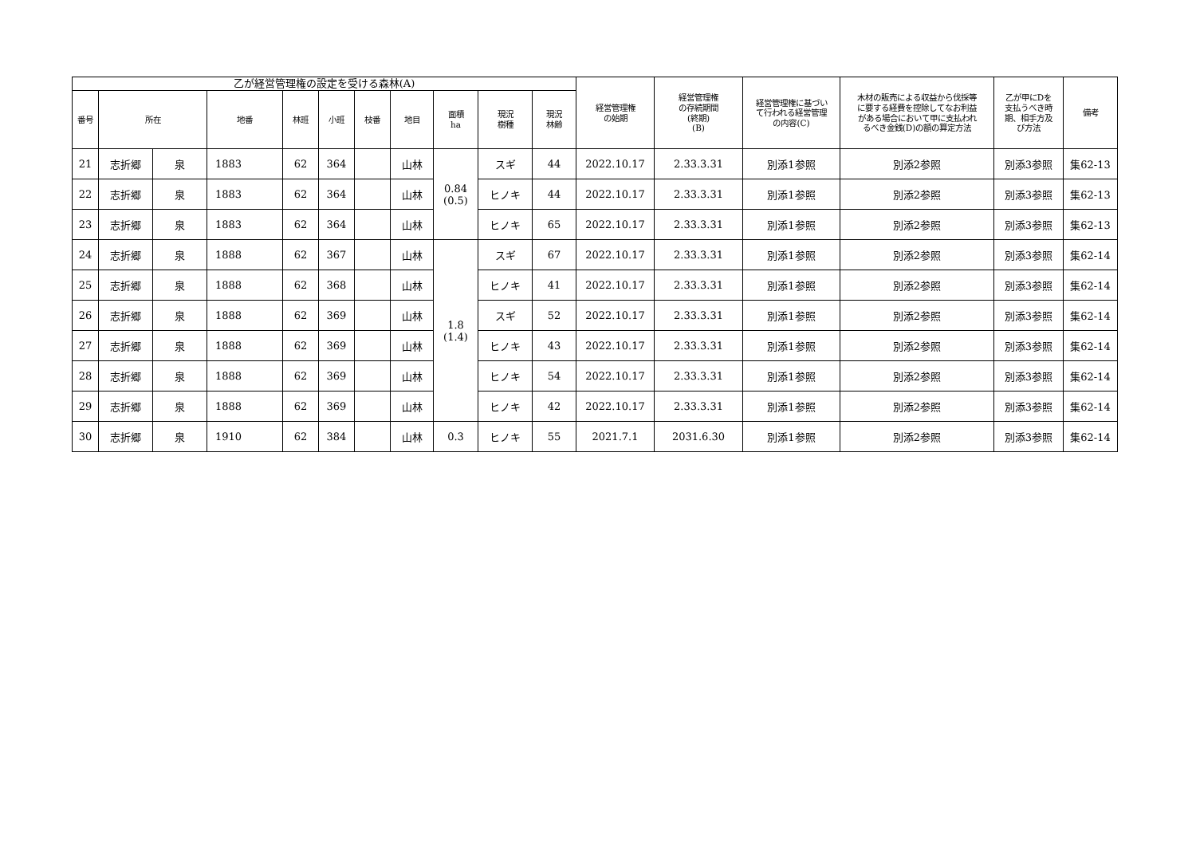| 乙が経営管理権の設定を受ける森林(A) | | | | | | | | | | | 経営管理権 の始期 | 経営管理権 の存続期間 (終期) (B) | 経営管理権に基づい て行われる経営管理 の内容(C) | 木材の販売による収益から伐採等 に要する経費を控除してなお利益 がある場合において甲に支払われ るべき金銭(D)の額の算定方法 | 乙が甲にDを 支払うべき時 期、相手方及 び方法 | 備考 |
| --- | --- | --- | --- | --- | --- | --- | --- | --- | --- | --- | --- | --- | --- | --- | --- | --- |
| 番号 | 所在 | | 地番 | 林班 | 小班 | 枝番 | 地目 | 面積 ha | 現況 樹種 | 現況 林齢 | | | | | | |
| 21 | 志折郷 | 泉 | 1883 | 62 | 364 | | 山林 | 0.84 (0.5) | スギ | 44 | 2022.10.17 | 2.33.3.31 | 別添1参照 | 別添2参照 | 別添3参照 | 集62-13 |
| 22 | 志折郷 | 泉 | 1883 | 62 | 364 | | 山林 | | ヒノキ | 44 | 2022.10.17 | 2.33.3.31 | 別添1参照 | 別添2参照 | 別添3参照 | 集62-13 |
| 23 | 志折郷 | 泉 | 1883 | 62 | 364 | | 山林 | | ヒノキ | 65 | 2022.10.17 | 2.33.3.31 | 別添1参照 | 別添2参照 | 別添3参照 | 集62-13 |
| 24 | 志折郷 | 泉 | 1888 | 62 | 367 | | 山林 | 1.8 (1.4) | スギ | 67 | 2022.10.17 | 2.33.3.31 | 別添1参照 | 別添2参照 | 別添3参照 | 集62-14 |
| 25 | 志折郷 | 泉 | 1888 | 62 | 368 | | 山林 | | ヒノキ | 41 | 2022.10.17 | 2.33.3.31 | 別添1参照 | 別添2参照 | 別添3参照 | 集62-14 |
| 26 | 志折郷 | 泉 | 1888 | 62 | 369 | | 山林 | | スギ | 52 | 2022.10.17 | 2.33.3.31 | 別添1参照 | 別添2参照 | 別添3参照 | 集62-14 |
| 27 | 志折郷 | 泉 | 1888 | 62 | 369 | | 山林 | | ヒノキ | 43 | 2022.10.17 | 2.33.3.31 | 別添1参照 | 別添2参照 | 別添3参照 | 集62-14 |
| 28 | 志折郷 | 泉 | 1888 | 62 | 369 | | 山林 | | ヒノキ | 54 | 2022.10.17 | 2.33.3.31 | 別添1参照 | 別添2参照 | 別添3参照 | 集62-14 |
| 29 | 志折郷 | 泉 | 1888 | 62 | 369 | | 山林 | | ヒノキ | 42 | 2022.10.17 | 2.33.3.31 | 別添1参照 | 別添2参照 | 別添3参照 | 集62-14 |
| 30 | 志折郷 | 泉 | 1910 | 62 | 384 | | 山林 | 0.3 | ヒノキ | 55 | 2021.7.1 | 2031.6.30 | 別添1参照 | 別添2参照 | 別添3参照 | 集62-14 |